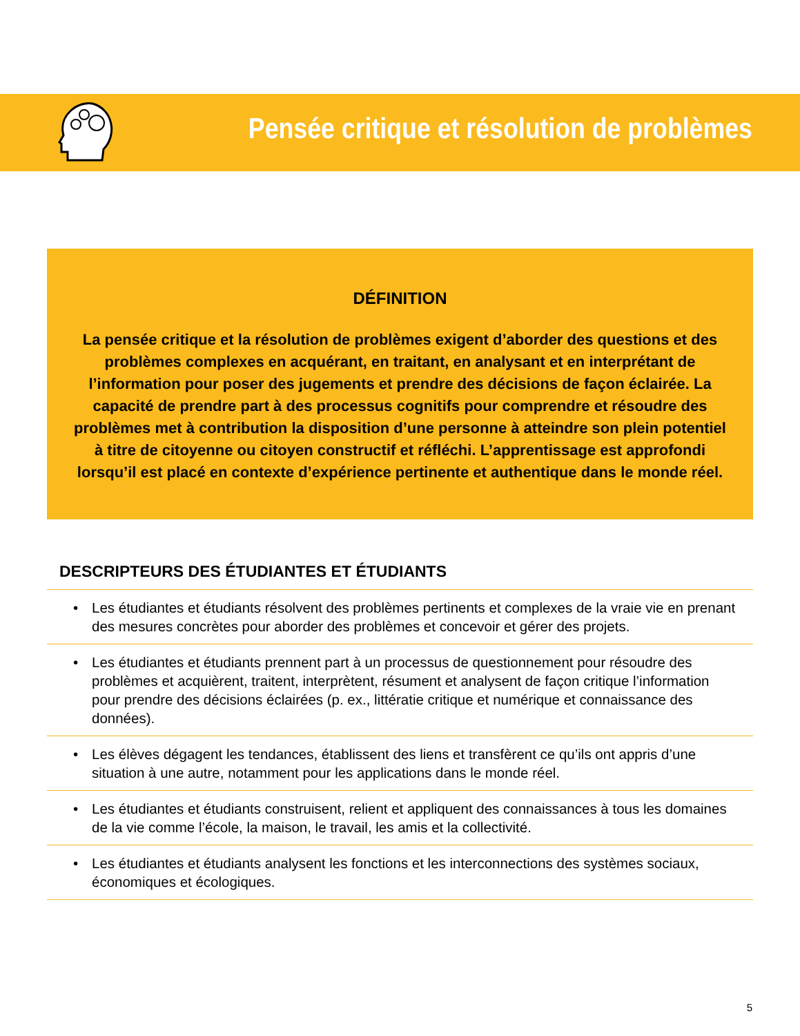Pensée critique et résolution de problèmes
DÉFINITION
La pensée critique et la résolution de problèmes exigent d’aborder des questions et des problèmes complexes en acquérant, en traitant, en analysant et en interprétant de l’information pour poser des jugements et prendre des décisions de façon éclairée. La capacité de prendre part à des processus cognitifs pour comprendre et résoudre des problèmes met à contribution la disposition d’une personne à atteindre son plein potentiel à titre de citoyenne ou citoyen constructif et réfléchi. L’apprentissage est approfondi lorsqu’il est placé en contexte d’expérience pertinente et authentique dans le monde réel.
DESCRIPTEURS DES ÉTUDIANTES ET ÉTUDIANTS
• Les étudiantes et étudiants résolvent des problèmes pertinents et complexes de la vraie vie en prenant des mesures concrètes pour aborder des problèmes et concevoir et gérer des projets.
• Les étudiantes et étudiants prennent part à un processus de questionnement pour résoudre des problèmes et acquièrent, traitent, interprètent, résument et analysent de façon critique l’information pour prendre des décisions éclairées (p. ex., littératie critique et numérique et connaissance des données).
• Les élèves dégagent les tendances, établissent des liens et transfèrent ce qu’ils ont appris d’une situation à une autre, notamment pour les applications dans le monde réel.
• Les étudiantes et étudiants construisent, relient et appliquent des connaissances à tous les domaines de la vie comme l’école, la maison, le travail, les amis et la collectivité.
• Les étudiantes et étudiants analysent les fonctions et les interconnections des systèmes sociaux, économiques et écologiques.
5